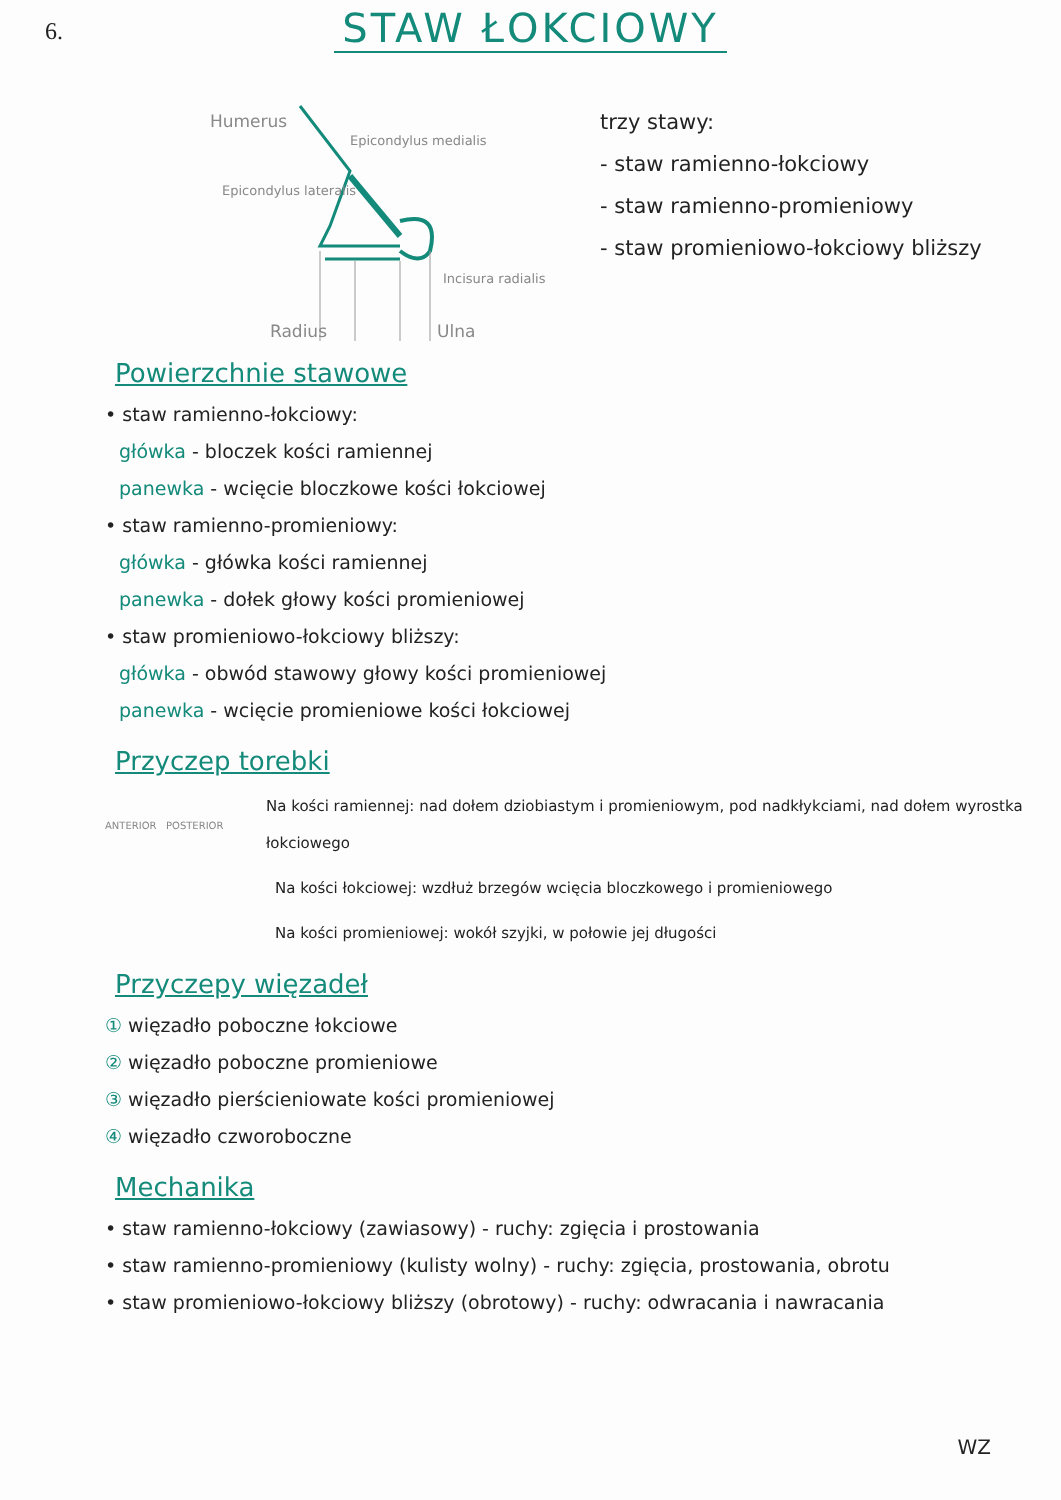6.
STAW ŁOKCIOWY
Humerus
Epicondylus medialis
Epicondylus lateralis
Incisura radialis
Radius Ulna
trzy stawy:
- staw ramienno-łokciowy
- staw ramienno-promieniowy
- staw promieniowo-łokciowy bliższy
Powierzchnie stawowe
• staw ramienno-łokciowy:
główka - bloczek kości ramiennej
panewka - wcięcie bloczkowe kości łokciowej
• staw ramienno-promieniowy:
główka - główka kości ramiennej
panewka - dołek głowy kości promieniowej
• staw promieniowo-łokciowy bliższy:
główka - obwód stawowy głowy kości promieniowej
panewka - wcięcie promieniowe kości łokciowej
Przyczep torebki
ANTERIOR POSTERIOR
Na kości ramiennej: nad dołem dziobiastym i promieniowym, pod nadkłykciami, nad dołem wyrostka łokciowego
Na kości łokciowej: wzdłuż brzegów wcięcia bloczkowego i promieniowego
Na kości promieniowej: wokół szyjki, w połowie jej długości
Przyczepy więzadeł
① więzadło poboczne łokciowe
② więzadło poboczne promieniowe
③ więzadło pierścieniowate kości promieniowej
④ więzadło czworoboczne
Mechanika
• staw ramienno-łokciowy (zawiasowy) - ruchy: zgięcia i prostowania
• staw ramienno-promieniowy (kulisty wolny) - ruchy: zgięcia, prostowania, obrotu
• staw promieniowo-łokciowy bliższy (obrotowy) - ruchy: odwracania i nawracania
WZ